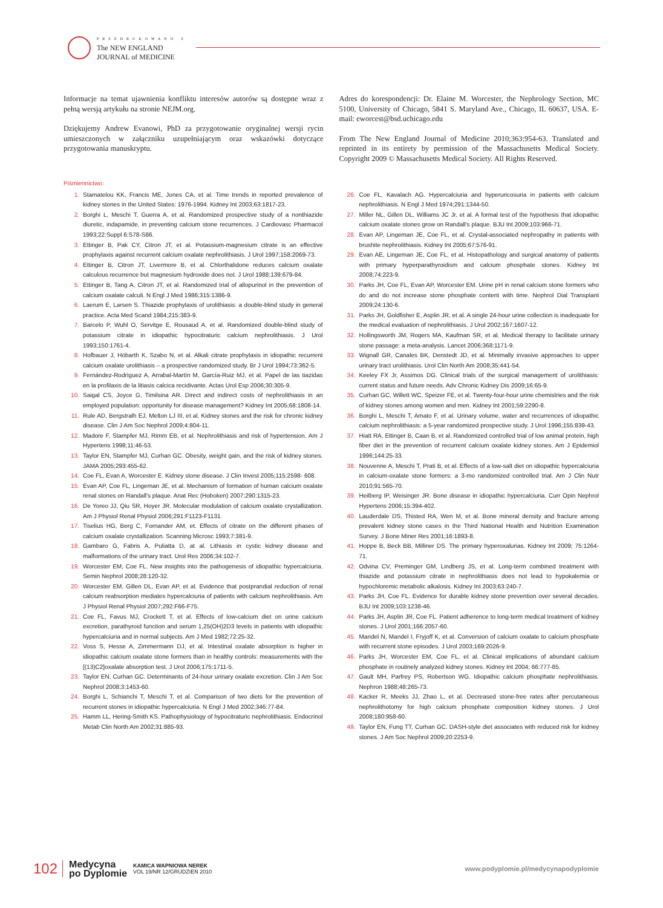PRZEDRUKOWANO Z
The NEW ENGLAND
JOURNAL of MEDICINE
Informacje na temat ujawnienia konfliktu interesów autorów są dostępne wraz z pełną wersją artykułu na stronie NEJM.org.
Dziękujemy Andrew Evanowi, PhD za przygotowanie oryginalnej wersji rycin umieszczonych w załączniku uzupełniającym oraz wskazówki dotyczące przygotowania manuskryptu.
Adres do korespondencji: Dr. Elaine M. Worcester, the Nephrology Section, MC 5100, University of Chicago, 5841 S. Maryland Ave., Chicago, IL 60637, USA. E-mail: eworcest@bsd.uchicago.edu
From The New England Journal of Medicine 2010;363:954-63. Translated and reprinted in its entirety by permission of the Massachusetts Medical Society. Copyright 2009 © Massachusetts Medical Society. All Rights Reserved.
Piśmiennictwo:
1. Stamatelou KK, Francis ME, Jones CA, et al. Time trends in reported prevalence of kidney stones in the United States: 1976-1994. Kidney Int 2003;63:1817-23.
2. Borghi L, Meschi T, Guerra A, et al. Randomized prospective study of a nonthiazide diuretic, indapamide, in preventing calcium stone recurrences. J Cardiovasc Pharmacol 1993;22:Suppl 6:S78-S86.
3. Ettinger B, Pak CY, Citron JT, et al. Potassium-magnesium citrate is an effective prophylaxis against recurrent calcium oxalate nephrolithiasis. J Urol 1997;158:2069-73.
4. Ettinger B, Citron JT, Livermore B, et al. Chlorthalidone reduces calcium oxalate calculous recurrence but magnesium hydroxide does not. J Urol 1988;139:679-84.
5. Ettinger B, Tang A, Citron JT, et al. Randomized trial of allopurinol in the prevention of calcium oxalate calculi. N Engl J Med 1986;315:1386-9.
6. Laerum E, Larsen S. Thiazide prophylaxis of urolithiasis: a double-blind study in general practice. Acta Med Scand 1984;215:383-9.
7. Barcelo P, Wuhl O, Servitge E, Rousaud A, et al. Randomized double-blind study of potassium citrate in idiopathic hypocitraturic calcium nephrolithiasis. J Urol 1993;150:1761-4.
8. Hofbauer J, Höbarth K, Szabo N, et al. Alkali citrate prophylaxis in idiopathic recurrent calcium oxalate urolithiasis – a prospective randomized study. Br J Urol 1994;73:362-5.
9. Fernández-Rodríguez A, Arrabal-Martín M, García-Ruiz MJ, et al. Papel de las tiazidas en la profilaxis de la litiasis calcica recidivante. Actas Urol Esp 2006;30:305-9.
10. Saigal CS, Joyce G, Timilsina AR. Direct and indirect costs of nephrolithiasis in an employed population: opportunity for disease management? Kidney Int 2005;68:1808-14.
11. Rule AD, Bergstralh EJ, Melton LJ III, et al. Kidney stones and the risk for chronic kidney disease. Clin J Am Soc Nephrol 2009;4:804-11.
12. Madore F, Stampfer MJ, Rimm EB, et al. Nephrolithiasis and risk of hypertension. Am J Hypertens 1998;11:46-53.
13. Taylor EN, Stampfer MJ, Curhan GC. Obesity, weight gain, and the risk of kidney stones. JAMA 2005;293:455-62.
14. Coe FL, Evan A, Worcester E. Kidney stone disease. J Clin Invest 2005;115:2598- 608.
15. Evan AP, Coe FL, Lingeman JE, et al. Mechanism of formation of human calcium oxalate renal stones on Randall's plaque. Anat Rec (Hoboken) 2007;290:1315-23.
16. De Yoreo JJ, Qiu SR, Hoyer JR. Molecular modulation of calcium oxalate crystallization. Am J Physiol Renal Physiol 2006;291:F1123-F1131.
17. Tiselius HG, Berg C, Fornander AM, et. Effects of citrate on the different phases of calcium oxalate crystallization. Scanning Microsc 1993;7:381-9.
18. Gambaro G, Fabris A, Puliatta D, at al. Lithiasis in cystic kidney disease and malformations of the urinary tract. Urol Res 2006;34:102-7.
19. Worcester EM, Coe FL. New insights into the pathogenesis of idiopathic hypercalciuria. Semin Nephrol 2008;28:120-32.
20. Worcester EM, Gillen DL, Evan AP, et al. Evidence that postprandial reduction of renal calcium reabsorption mediates hypercalciuria of patients with calcium nephrolithiasis. Am J Physiol Renal Physiol 2007;292:F66-F75.
21. Coe FL, Favus MJ, Crockett T, et al. Effects of low-calcium diet on urine calcium excretion, parathyroid function and serum 1,25(OH)2D3 levels in patients with idiopathic hypercalciuria and in normal subjects. Am J Med 1982;72:25-32.
22. Voss S, Hesse A, Zimmermann DJ, et al. Intestinal oxalate absorption is higher in idiopathic calcium oxalate stone formers than in healthy controls: measurements with the [(13)C2]oxalate absorption test. J Urol 2006;175:1711-5.
23. Taylor EN, Curhan GC. Determinants of 24-hour urinary oxalate excretion. Clin J Am Soc Nephrol 2008;3:1453-60.
24. Borghi L, Schianchi T, Meschi T, et al. Comparison of two diets for the prevention of recurrent stones in idiopathic hypercalciuria. N Engl J Med 2002;346:77-84.
25. Hamm LL, Hering-Smith KS. Pathophysiology of hypocitraturic nephrolithiasis. Endocrinol Metab Clin North Am 2002;31:885-93.
26. Coe FL, Kavalach AG. Hypercalciuria and hyperuricosuria in patients with calcium nephrolithiasis. N Engl J Med 1974;291:1344-50.
27. Miller NL, Gillen DL, Williams JC Jr, et al. A formal test of the hypothesis that idiopathic calcium oxalate stones grow on Randall's plaque. BJU Int 2009;103:966-71.
28. Evan AP, Lingeman JE, Coe FL, et al. Crystal-associated nephropathy in patients with brushite nephrolithiasis. Kidney Int 2005;67:576-91.
29. Evan AE, Lingeman JE, Coe FL, et al. Histopathology and surgical anatomy of patients with primary hyperparathyroidism and calcium phosphate stones. Kidney Int 2008;74:223-9.
30. Parks JH, Coe FL, Evan AP, Worcester EM. Urine pH in renal calcium stone formers who do and do not increase stone phosphate content with time. Nephrol Dial Transplant 2009;24:130-6.
31. Parks JH, Goldfisher E, Asplin JR, et al. A single 24-hour urine collection is inadequate for the medical evaluation of nephrolithiasis. J Urol 2002;167:1607-12.
32. Hollingsworth JM, Rogers MA, Kaufman SR, et al. Medical therapy to facilitate urinary stone passage: a meta-analysis. Lancet 2006;368:1171-9.
33. Wignall GR, Canales BK, Denstedt JD, et al. Minimally invasive approaches to upper urinary tract urolithiasis. Urol Clin North Am 2008;35:441-54.
34. Keeley FX Jr, Assimos DG. Clinical trials of the surgical management of urolithiasis: current status and future needs. Adv Chronic Kidney Dis 2009;16:65-9.
35. Curhan GC, Willett WC, Speizer FE, et al. Twenty-four-hour urine chemistries and the risk of kidney stones among women and men. Kidney Int 2001;59:2290-8.
36. Borghi L, Meschi T, Amato F, et al. Urinary volume, water and recurrences of idiopathic calcium nephrolithiasis: a 5-year randomized prospective study. J Urol 1996;155:839-43.
37. Hiatt RA, Ettinger B, Caan B, et al. Randomized controlled trial of low animal protein, high fiber diet in the prevention of recurrent calcium oxalate kidney stones. Am J Epidemiol 1996;144:25-33.
38. Nouvenne A, Meschi T, Prati B, et al. Effects of a low-salt diet on idiopathic hypercalciuria in calcium-oxalate stone formers: a 3-mo randomized controlled trial. Am J Clin Nutr 2010;91:565-70.
39. Heilberg IP, Weisinger JR. Bone disease in idiopathic hypercalciuria. Curr Opin Nephrol Hypertens 2006;15:394-402.
40. Lauderdale DS, Thisted RA, Wen M, et al. Bone mineral density and fracture among prevalent kidney stone cases in the Third National Health and Nutrition Examination Survey. J Bone Miner Res 2001;16:1893-8.
41. Hoppe B, Beck BB, Milliner DS. The primary hyperoxalurias. Kidney Int 2009; 75:1264-71.
42. Odvina CV, Preminger GM, Lindberg JS, et al. Long-term combined treatment with thiazide and potassium citrate in nephrolithiasis does not lead to hypokalemia or hypochloremic metabolic alkalosis. Kidney Int 2003;63:240-7.
43. Parks JH, Coe FL. Evidence for durable kidney stone prevention over several decades. BJU Int 2009;103:1238-46.
44. Parks JH, Asplin JR, Coe FL. Patient adherence to long-term medical treatment of kidney stones. J Urol 2001;166:2057-60.
45. Mandel N, Mandel I, Fryjoff K, et al. Conversion of calcium oxalate to calcium phosphate with recurrent stone episodes. J Urol 2003;169:2026-9.
46. Parks JH, Worcester EM, Coe FL, et al. Clinical implications of abundant calcium phosphate in routinely analyzed kidney stones. Kidney Int 2004; 66:777-85.
47. Gault MH, Parfrey PS, Robertson WG. Idiopathic calcium phosphate nephrolithiasis. Nephron 1988;48:265-73.
48. Kacker R, Meeks JJ, Zhao L, et al. Decreased stone-free rates after percutaneous nephrolithotomy for high calcium phosphate composition kidney stones. J Urol 2008;180:958-60.
49. Taylor EN, Fung TT, Curhan GC. DASH-style diet associates with reduced risk for kidney stones. J Am Soc Nephrol 2009;20:2253-9.
102 Medycyna
po Dyplomie KAMICA WAPNIOWA NEREK
VOL 19/NR 12/GRUDZIEŃ 2010 www.podyplomie.pl/medycynapodyplomie